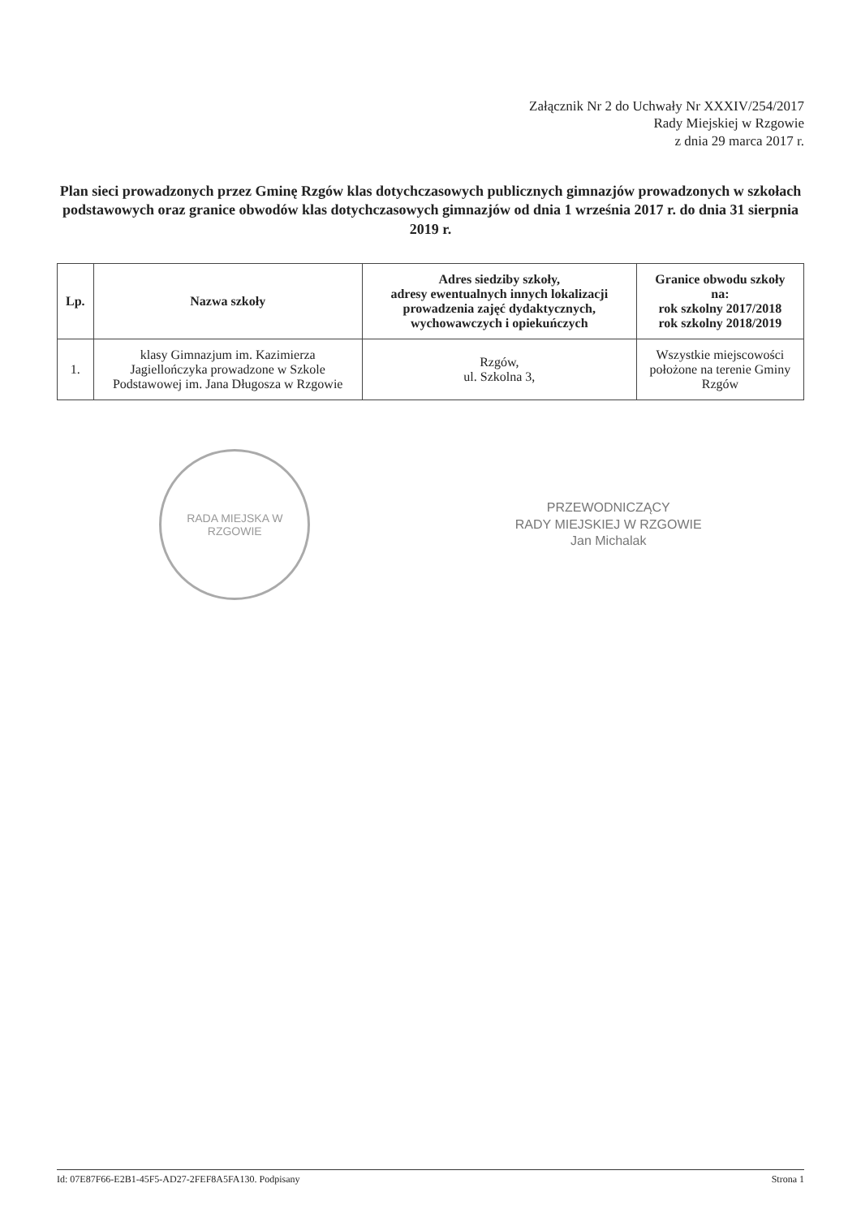Załącznik Nr 2 do Uchwały Nr XXXIV/254/2017
Rady Miejskiej w Rzgowie
z dnia 29 marca 2017 r.
Plan sieci prowadzonych przez Gminę Rzgów klas dotychczasowych publicznych gimnazjów prowadzonych w szkołach podstawowych oraz granice obwodów klas dotychczasowych gimnazjów od dnia 1 września 2017 r. do dnia 31 sierpnia 2019 r.
| Lp. | Nazwa szkoły | Adres siedziby szkoły, adresy ewentualnych innych lokalizacji prowadzenia zajęć dydaktycznych, wychowawczych i opiekuńczych | Granice obwodu szkoły na: rok szkolny 2017/2018 rok szkolny 2018/2019 |
| --- | --- | --- | --- |
| 1. | klasy Gimnazjum im. Kazimierza Jagiellończyka prowadzone w Szkole Podstawowej im. Jana Długosza w Rzgowie | Rzgów, ul. Szkolna 3, | Wszystkie miejscowości położone na terenie Gminy Rzgów |
RADA MIEJSKA W RZGOWIE
PRZEWODNICZĄCY
RADY MIEJSKIEJ W RZGOWIE
Jan Michalak
Id: 07E87F66-E2B1-45F5-AD27-2FEF8A5FA130. Podpisany Strona 1